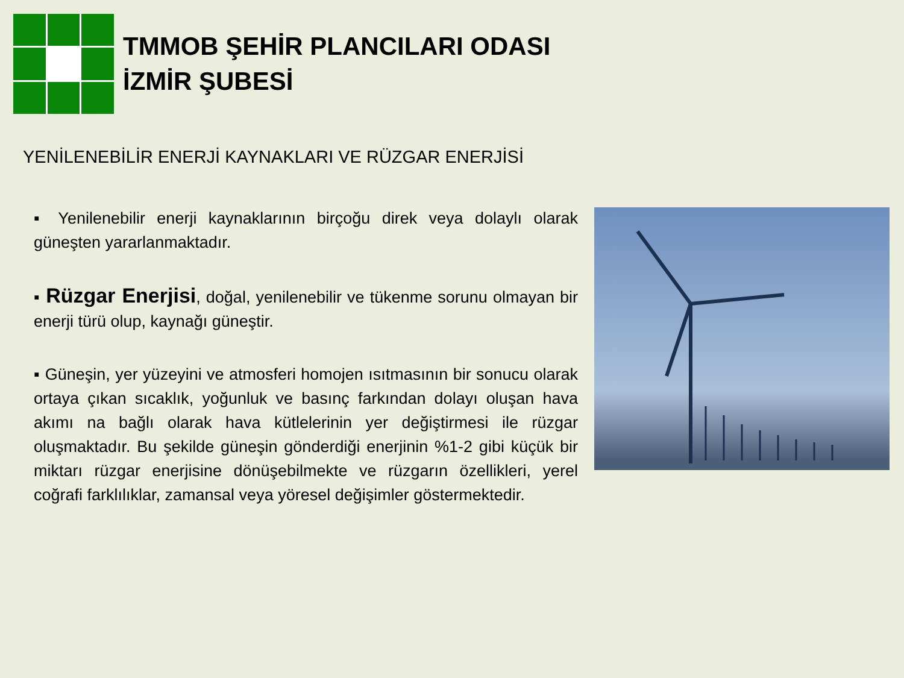TMMOB ŞEHİR PLANCILARI ODASI
İZMİR ŞUBESİ
YENİLENEBİLİR ENERJİ KAYNAKLARI VE RÜZGAR ENERJİSİ
▪ Yenilenebilir enerji kaynaklarının birçoğu direk veya dolaylı olarak güneşten yararlanmaktadır.
▪ Rüzgar Enerjisi, doğal, yenilenebilir ve tükenme sorunu olmayan bir enerji türü olup, kaynağı güneştir.
▪ Güneşin, yer yüzeyini ve atmosferi homojen ısıtmasının bir sonucu olarak ortaya çıkan sıcaklık, yoğunluk ve basınç farkından dolayı oluşan hava akımı na bağlı olarak hava kütlelerinin yer değiştirmesi ile rüzgar oluşmaktadır. Bu şekilde güneşin gönderdiği enerjinin %1-2 gibi küçük bir miktarı rüzgar enerjisine dönüşebilmekte ve rüzgarın özellikleri, yerel coğrafi farklılıklar, zamansal veya yöresel değişimler göstermektedir.